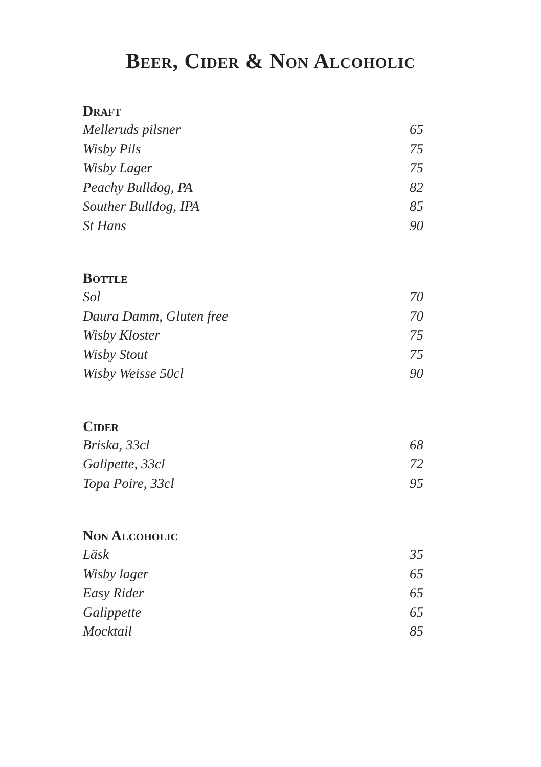Beer, Cider & Non Alcoholic
Draft
| Melleruds pilsner | 65 |
| Wisby Pils | 75 |
| Wisby Lager | 75 |
| Peachy Bulldog, PA | 82 |
| Souther Bulldog, IPA | 85 |
| St Hans | 90 |
Bottle
| Sol | 70 |
| Daura Damm, Gluten free | 70 |
| Wisby Kloster | 75 |
| Wisby Stout | 75 |
| Wisby Weisse 50cl | 90 |
Cider
| Briska, 33cl | 68 |
| Galipette, 33cl | 72 |
| Topa Poire, 33cl | 95 |
Non Alcoholic
| Läsk | 35 |
| Wisby lager | 65 |
| Easy Rider | 65 |
| Galippette | 65 |
| Mocktail | 85 |